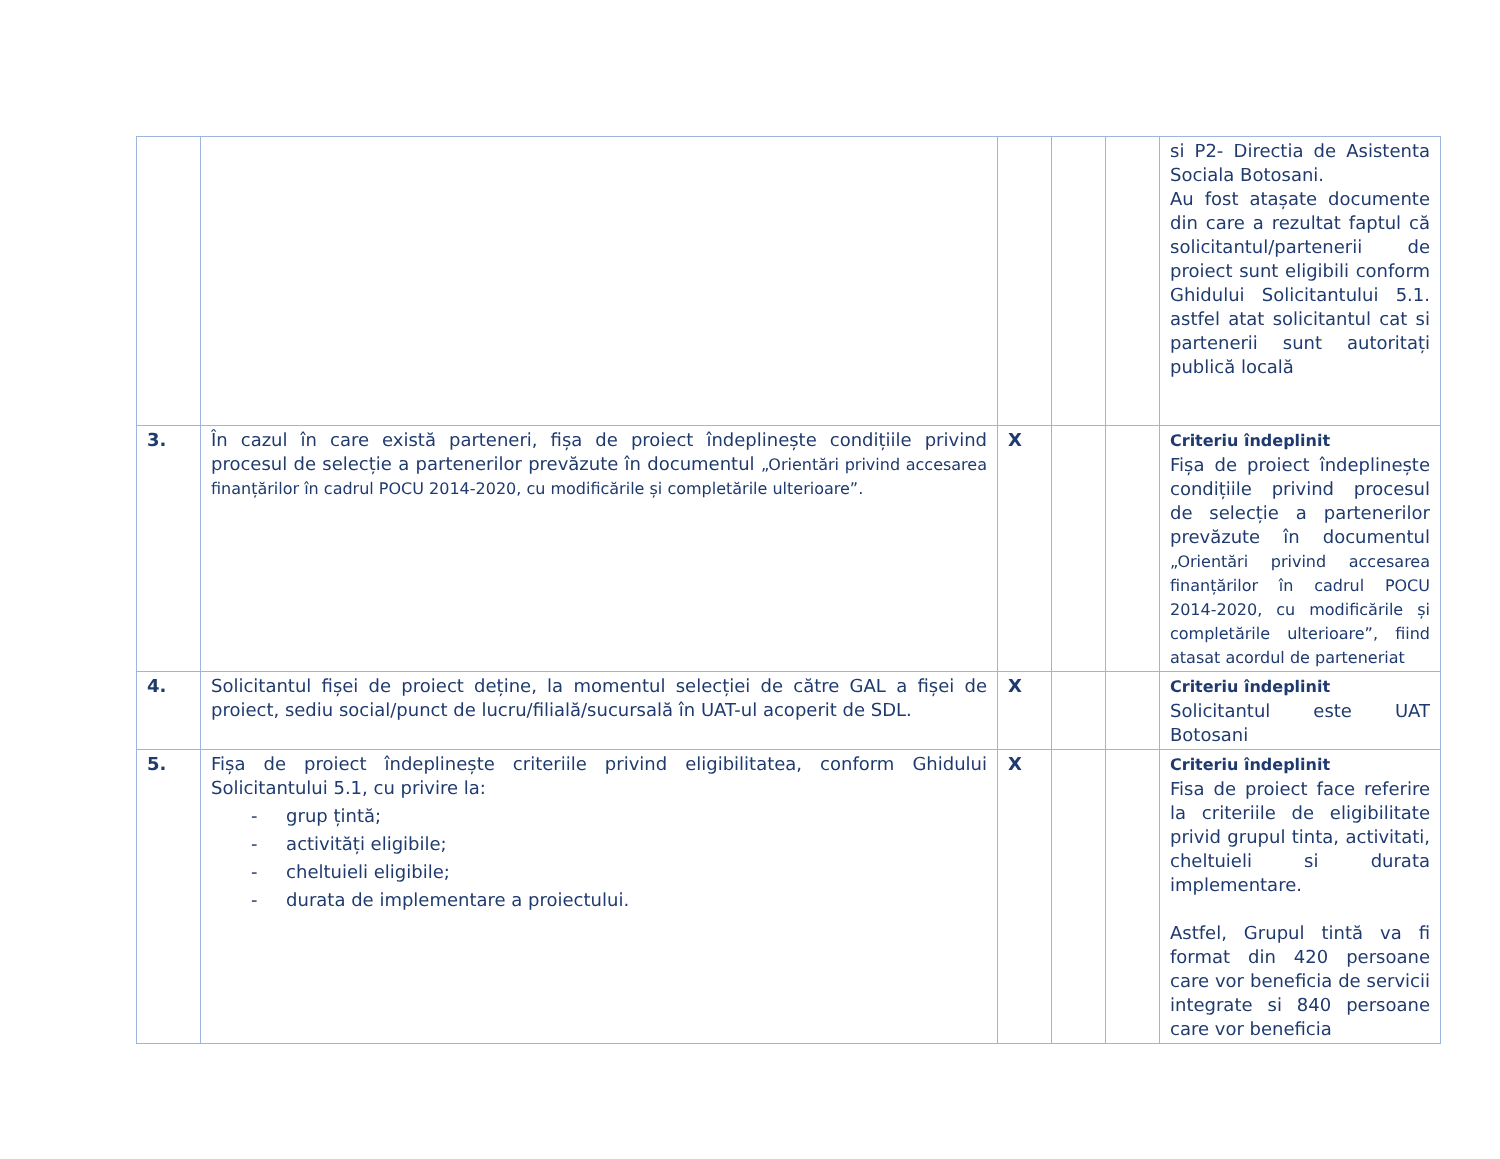| | | | | | si P2- Directia de Asistenta Sociala Botosani. Au fost atașate documente din care a rezultat faptul că solicitantul/partenerii de proiect sunt eligibili conform Ghidului Solicitantului 5.1. astfel atat solicitantul cat si partenerii sunt autoritați publică locală |
| 3. | În cazul în care există parteneri, fișa de proiect îndeplinește condițiile privind procesul de selecție a partenerilor prevăzute în documentul „Orientări privind accesarea finanțărilor în cadrul POCU 2014-2020, cu modificările și completările ulterioare”. | X | | | Criteriu îndeplinit Fișa de proiect îndeplinește condițiile privind procesul de selecție a partenerilor prevăzute în documentul „Orientări privind accesarea finanțărilor în cadrul POCU 2014-2020, cu modificările și completările ulterioare”, fiind atasat acordul de parteneriat |
| 4. | Solicitantul fișei de proiect deține, la momentul selecției de către GAL a fișei de proiect, sediu social/punct de lucru/filială/sucursală în UAT-ul acoperit de SDL. | X | | | Criteriu îndeplinit Solicitantul este UAT Botosani |
| 5. | Fișa de proiect îndeplinește criteriile privind eligibilitatea, conform Ghidului Solicitantului 5.1, cu privire la: - grup țintă; - activități eligibile; - cheltuieli eligibile; - durata de implementare a proiectului. | X | | | Criteriu îndeplinit Fisa de proiect face referire la criteriile de eligibilitate privid grupul tinta, activitati, cheltuieli si durata implementare. Astfel, Grupul tintă va fi format din 420 persoane care vor beneficia de servicii integrate si 840 persoane care vor beneficia |